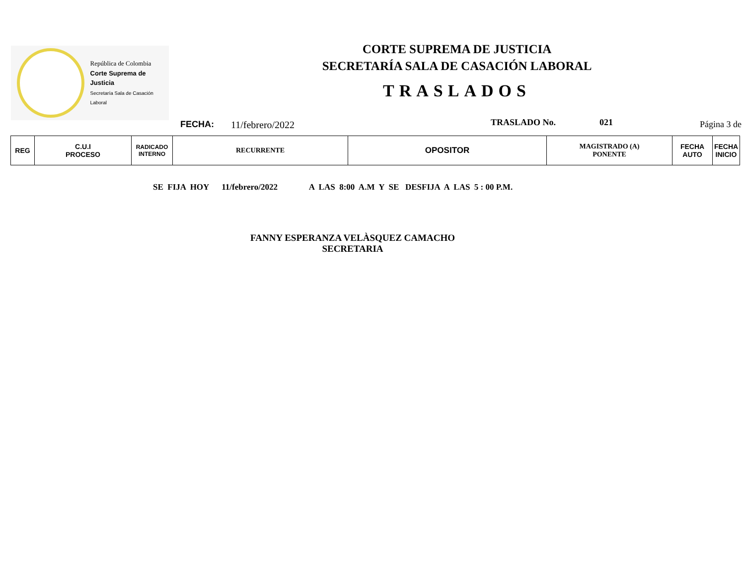República de Colombia
Corte Suprema de Justicia
Secretaría Sala de Casación Laboral
CORTE SUPREMA DE JUSTICIA
SECRETARÍA SALA DE CASACIÓN LABORAL
TRASLADOS
FECHA: 11/febrero/2022 TRASLADO No. 021 Página 3 de
| REG | C.U.I PROCESO | RADICADO INTERNO | RECURRENTE | OPOSITOR | MAGISTRADO (A) PONENTE | FECHA AUTO | FECHA INICIO |
| --- | --- | --- | --- | --- | --- | --- | --- |
SE FIJA HOY 11/febrero/2022 A LAS 8:00 A.M Y SE DESFIJA A LAS 5 : 00 P.M.
FANNY ESPERANZA VELÀSQUEZ CAMACHO
SECRETARIA